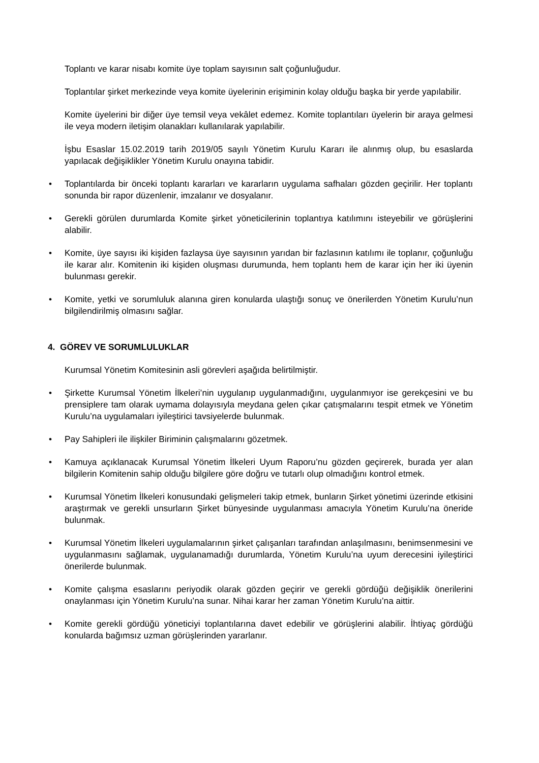Toplantı ve karar nisabı komite üye toplam sayısının salt çoğunluğudur.
Toplantılar şirket merkezinde veya komite üyelerinin erişiminin kolay olduğu başka bir yerde yapılabilir.
Komite üyelerini bir diğer üye temsil veya vekâlet edemez. Komite toplantıları üyelerin bir araya gelmesi ile veya modern iletişim olanakları kullanılarak yapılabilir.
İşbu Esaslar 15.02.2019 tarih 2019/05 sayılı Yönetim Kurulu Kararı ile alınmış olup, bu esaslarda yapılacak değişiklikler Yönetim Kurulu onayına tabidir.
• Toplantılarda bir önceki toplantı kararları ve kararların uygulama safhaları gözden geçirilir. Her toplantı sonunda bir rapor düzenlenir, imzalanır ve dosyalanır.
• Gerekli görülen durumlarda Komite şirket yöneticilerinin toplantıya katılımını isteyebilir ve görüşlerini alabilir.
• Komite, üye sayısı iki kişiden fazlaysa üye sayısının yarıdan bir fazlasının katılımı ile toplanır, çoğunluğu ile karar alır. Komitenin iki kişiden oluşması durumunda, hem toplantı hem de karar için her iki üyenin bulunması gerekir.
• Komite, yetki ve sorumluluk alanına giren konularda ulaştığı sonuç ve önerilerden Yönetim Kurulu’nun bilgilendirilmiş olmasını sağlar.
4. GÖREV VE SORUMLULUKLAR
Kurumsal Yönetim Komitesinin asli görevleri aşağıda belirtilmiştir.
• Şirkette Kurumsal Yönetim İlkeleri’nin uygulanıp uygulanmadığını, uygulanmıyor ise gerekçesini ve bu prensiplere tam olarak uymama dolayısıyla meydana gelen çıkar çatışmalarını tespit etmek ve Yönetim Kurulu’na uygulamaları iyileştirici tavsiyelerde bulunmak.
• Pay Sahipleri ile ilişkiler Biriminin çalışmalarını gözetmek.
• Kamuya açıklanacak Kurumsal Yönetim İlkeleri Uyum Raporu’nu gözden geçirerek, burada yer alan bilgilerin Komitenin sahip olduğu bilgilere göre doğru ve tutarlı olup olmadığını kontrol etmek.
• Kurumsal Yönetim İlkeleri konusundaki gelişmeleri takip etmek, bunların Şirket yönetimi üzerinde etkisini araştırmak ve gerekli unsurların Şirket bünyesinde uygulanması amacıyla Yönetim Kurulu’na öneride bulunmak.
• Kurumsal Yönetim İlkeleri uygulamalarının şirket çalışanları tarafından anlaşılmasını, benimsenmesini ve uygulanmasını sağlamak, uygulanamadığı durumlarda, Yönetim Kurulu’na uyum derecesini iyileştirici önerilerde bulunmak.
• Komite çalışma esaslarını periyodik olarak gözden geçirir ve gerekli gördüğü değişiklik önerilerini onaylanması için Yönetim Kurulu’na sunar. Nihai karar her zaman Yönetim Kurulu’na aittir.
• Komite gerekli gördüğü yöneticiyi toplantılarına davet edebilir ve görüşlerini alabilir. İhtiyaç gördüğü konularda bağımsız uzman görüşlerinden yararlanır.